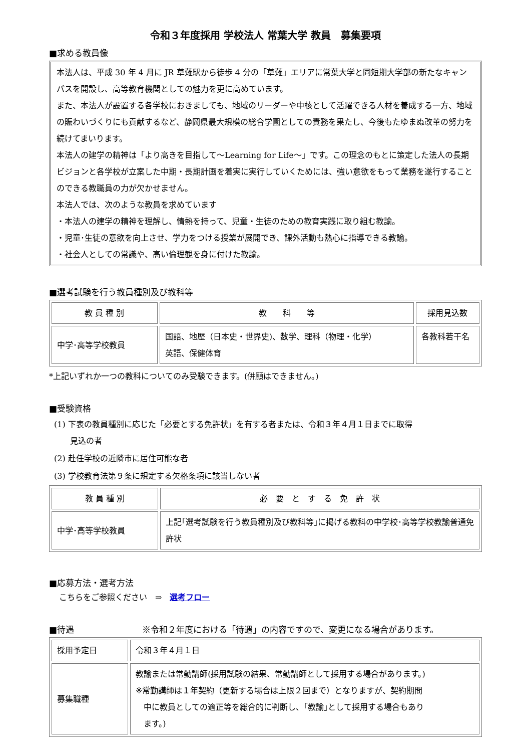令和３年度採用 学校法人 常葉大学 教員　募集要項
■求める教員像
本法人は、平成 30 年 4 月に JR 草薙駅から徒歩 4 分の「草薙」エリアに常葉大学と同短期大学部の新たなキャンパスを開設し、高等教育機関としての魅力を更に高めています。
また、本法人が設置する各学校におきましても、地域のリーダーや中核として活躍できる人材を養成する一方、地域の賑わいづくりにも貢献するなど、静岡県最大規模の総合学園としての責務を果たし、今後もたゆまぬ改革の努力を続けてまいります。
本法人の建学の精神は「より高きを目指して〜Learning for Life〜」です。この理念のもとに策定した法人の長期ビジョンと各学校が立案した中期・長期計画を着実に実行していくためには、強い意欲をもって業務を遂行することのできる教職員の力が欠かせません。
本法人では、次のような教員を求めています
・本法人の建学の精神を理解し、情熱を持って、児童・生徒のための教育実践に取り組む教諭。
・児童･生徒の意欲を向上させ、学力をつける授業が展開でき、課外活動も熱心に指導できる教諭。
・社会人としての常識や、高い倫理観を身に付けた教諭。
■選考試験を行う教員種別及び教科等
| 教 員 種 別 | 教 科 等 | 採用見込数 |
| --- | --- | --- |
| 中学･高等学校教員 | 国語、地歴（日本史・世界史)、数学、理科（物理・化学） 英語、保健体育 | 各教科若干名 |
*上記いずれか一つの教科についてのみ受験できます。(併願はできません。)
■受験資格
(1) 下表の教員種別に応じた「必要とする免許状」を有する者または、令和３年４月１日までに取得
　　見込の者
(2) 赴任学校の近隣市に居住可能な者
(3) 学校教育法第９条に規定する欠格条項に該当しない者
| 教 員 種 別 | 必 要 と す る 免 許 状 |
| --- | --- |
| 中学･高等学校教員 | 上記｢選考試験を行う教員種別及び教科等｣に掲げる教科の中学校･高等学校教諭普通免許状 |
■応募方法・選考方法
こちらをご参照ください　⇒　選考フロー
■待遇　　　　　　　　※令和２年度における「待遇」の内容ですので、変更になる場合があります。
| 採用予定日 | 令和３年４月１日 |
| 募集職種 | 教諭または常勤講師(採用試験の結果、常勤講師として採用する場合があります。) ※常勤講師は１年契約（更新する場合は上限２回まで）となりますが、契約期間 中に教員としての適正等を総合的に判断し、｢教諭｣として採用する場合もあり ます。) |